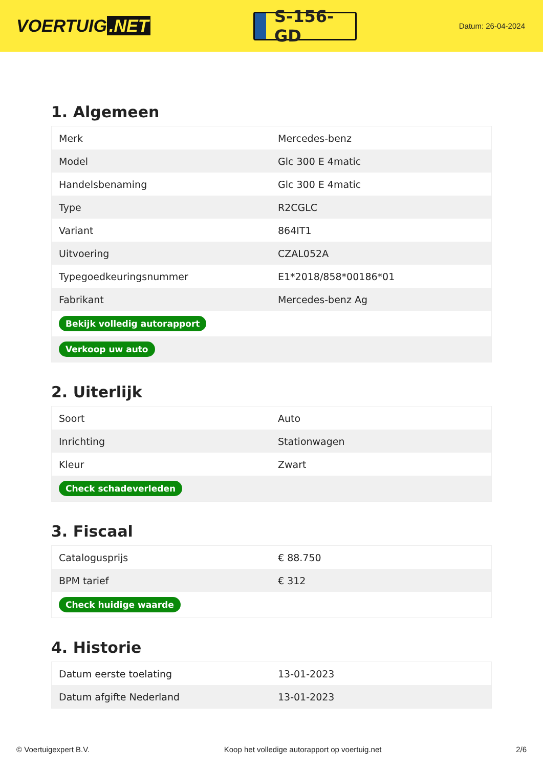VOERTUIG.NET
S-156-GD
Datum: 26-04-2024
1. Algemeen
| Merk | Mercedes-benz |
| Model | Glc 300 E 4matic |
| Handelsbenaming | Glc 300 E 4matic |
| Type | R2CGLC |
| Variant | 864IT1 |
| Uitvoering | CZAL052A |
| Typegoedkeuringsnummer | E1*2018/858*00186*01 |
| Fabrikant | Mercedes-benz Ag |
| Bekijk volledig autorapport | |
| Verkoop uw auto | |
2. Uiterlijk
| Soort | Auto |
| Inrichting | Stationwagen |
| Kleur | Zwart |
| Check schadeverleden | |
3. Fiscaal
| Catalogusprijs | € 88.750 |
| BPM tarief | € 312 |
| Check huidige waarde | |
4. Historie
| Datum eerste toelating | 13-01-2023 |
| Datum afgifte Nederland | 13-01-2023 |
© Voertuigexpert B.V. Koop het volledige autorapport op voertuig.net 2/6